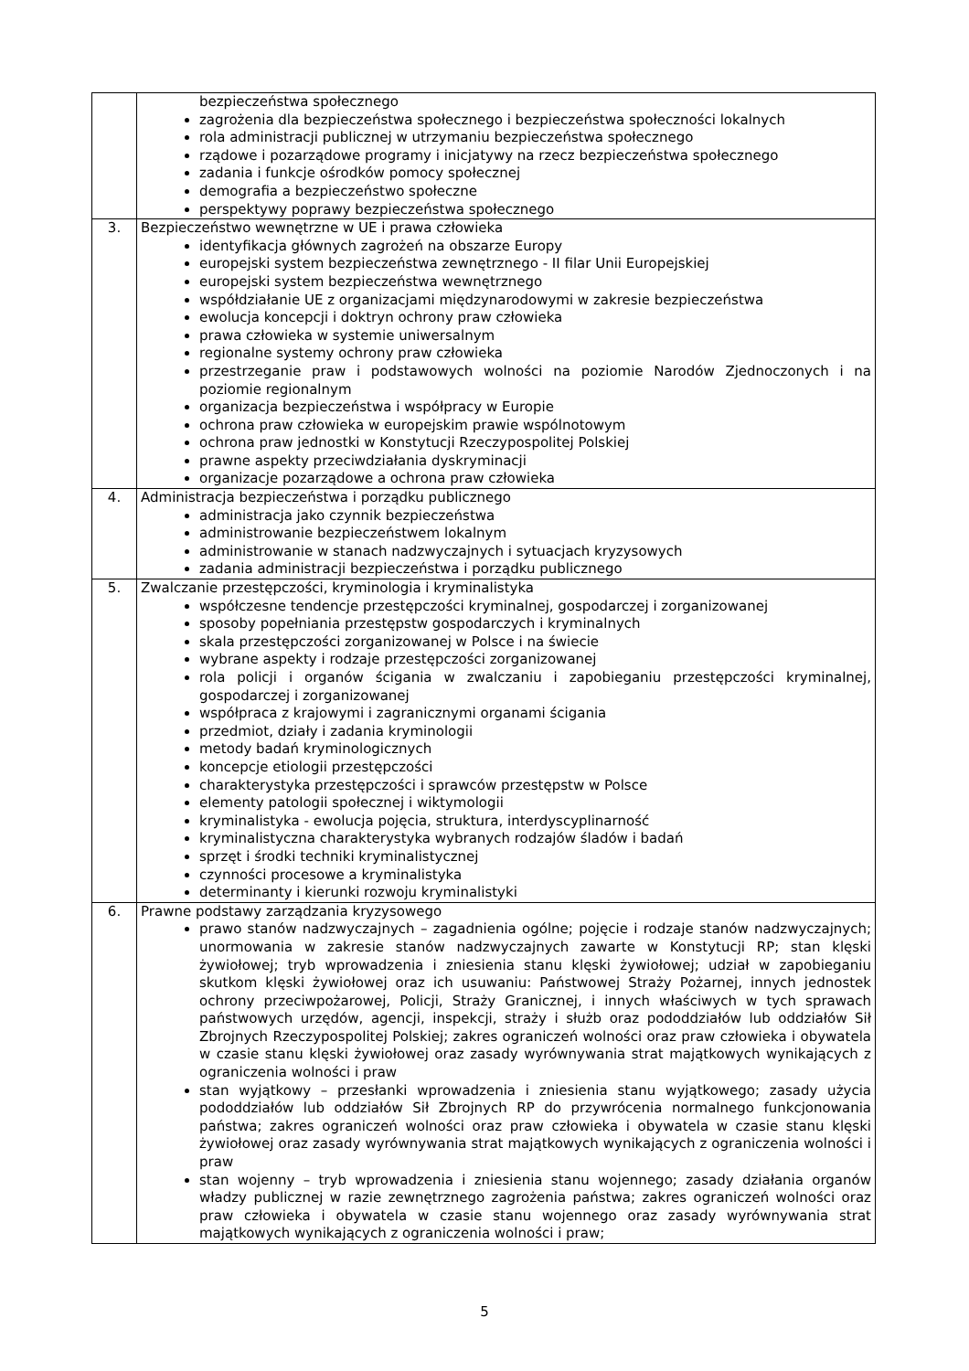| | bezpieczeństwa społecznego zagrożenia dla bezpieczeństwa społecznego i bezpieczeństwa społeczności lokalnych rola administracji publicznej w utrzymaniu bezpieczeństwa społecznego rządowe i pozarządowe programy i inicjatywy na rzecz bezpieczeństwa społecznego zadania i funkcje ośrodków pomocy społecznej demografia a bezpieczeństwo społeczne perspektywy poprawy bezpieczeństwa społecznego |
| 3. | Bezpieczeństwo wewnętrzne w UE i prawa człowieka identyfikacja głównych zagrożeń na obszarze Europy europejski system bezpieczeństwa zewnętrznego - II filar Unii Europejskiej europejski system bezpieczeństwa wewnętrznego współdziałanie UE z organizacjami międzynarodowymi w zakresie bezpieczeństwa ewolucja koncepcji i doktryn ochrony praw człowieka prawa człowieka w systemie uniwersalnym regionalne systemy ochrony praw człowieka przestrzeganie praw i podstawowych wolności na poziomie Narodów Zjednoczonych i na poziomie regionalnym organizacja bezpieczeństwa i współpracy w Europie ochrona praw człowieka w europejskim prawie wspólnotowym ochrona praw jednostki w Konstytucji Rzeczypospolitej Polskiej prawne aspekty przeciwdziałania dyskryminacji organizacje pozarządowe a ochrona praw człowieka |
| 4. | Administracja bezpieczeństwa i porządku publicznego administracja jako czynnik bezpieczeństwa administrowanie bezpieczeństwem lokalnym administrowanie w stanach nadzwyczajnych i sytuacjach kryzysowych zadania administracji bezpieczeństwa i porządku publicznego |
| 5. | Zwalczanie przestępczości, kryminologia i kryminalistyka współczesne tendencje przestępczości kryminalnej, gospodarczej i zorganizowanej sposoby popełniania przestępstw gospodarczych i kryminalnych skala przestępczości zorganizowanej w Polsce i na świecie wybrane aspekty i rodzaje przestępczości zorganizowanej rola policji i organów ścigania w zwalczaniu i zapobieganiu przestępczości kryminalnej, gospodarczej i zorganizowanej współpraca z krajowymi i zagranicznymi organami ścigania przedmiot, działy i zadania kryminologii metody badań kryminologicznych koncepcje etiologii przestępczości charakterystyka przestępczości i sprawców przestępstw w Polsce elementy patologii społecznej i wiktymologii kryminalistyka - ewolucja pojęcia, struktura, interdyscyplinarność kryminalistyczna charakterystyka wybranych rodzajów śladów i badań sprzęt i środki techniki kryminalistycznej czynności procesowe a kryminalistyka determinanty i kierunki rozwoju kryminalistyki |
| 6. | Prawne podstawy zarządzania kryzysowego prawo stanów nadzwyczajnych – zagadnienia ogólne; pojęcie i rodzaje stanów nadzwyczajnych; unormowania w zakresie stanów nadzwyczajnych zawarte w Konstytucji RP; stan klęski żywiołowej; tryb wprowadzenia i zniesienia stanu klęski żywiołowej; udział w zapobieganiu skutkom klęski żywiołowej oraz ich usuwaniu: Państwowej Straży Pożarnej, innych jednostek ochrony przeciwpożarowej, Policji, Straży Granicznej, i innych właściwych w tych sprawach państwowych urzędów, agencji, inspekcji, straży i służb oraz pododdziałów lub oddziałów Sił Zbrojnych Rzeczypospolitej Polskiej; zakres ograniczeń wolności oraz praw człowieka i obywatela w czasie stanu klęski żywiołowej oraz zasady wyrównywania strat majątkowych wynikających z ograniczenia wolności i praw stan wyjątkowy – przesłanki wprowadzenia i zniesienia stanu wyjątkowego; zasady użycia pododdziałów lub oddziałów Sił Zbrojnych RP do przywrócenia normalnego funkcjonowania państwa; zakres ograniczeń wolności oraz praw człowieka i obywatela w czasie stanu klęski żywiołowej oraz zasady wyrównywania strat majątkowych wynikających z ograniczenia wolności i praw stan wojenny – tryb wprowadzenia i zniesienia stanu wojennego; zasady działania organów władzy publicznej w razie zewnętrznego zagrożenia państwa; zakres ograniczeń wolności oraz praw człowieka i obywatela w czasie stanu wojennego oraz zasady wyrównywania strat majątkowych wynikających z ograniczenia wolności i praw; |
5